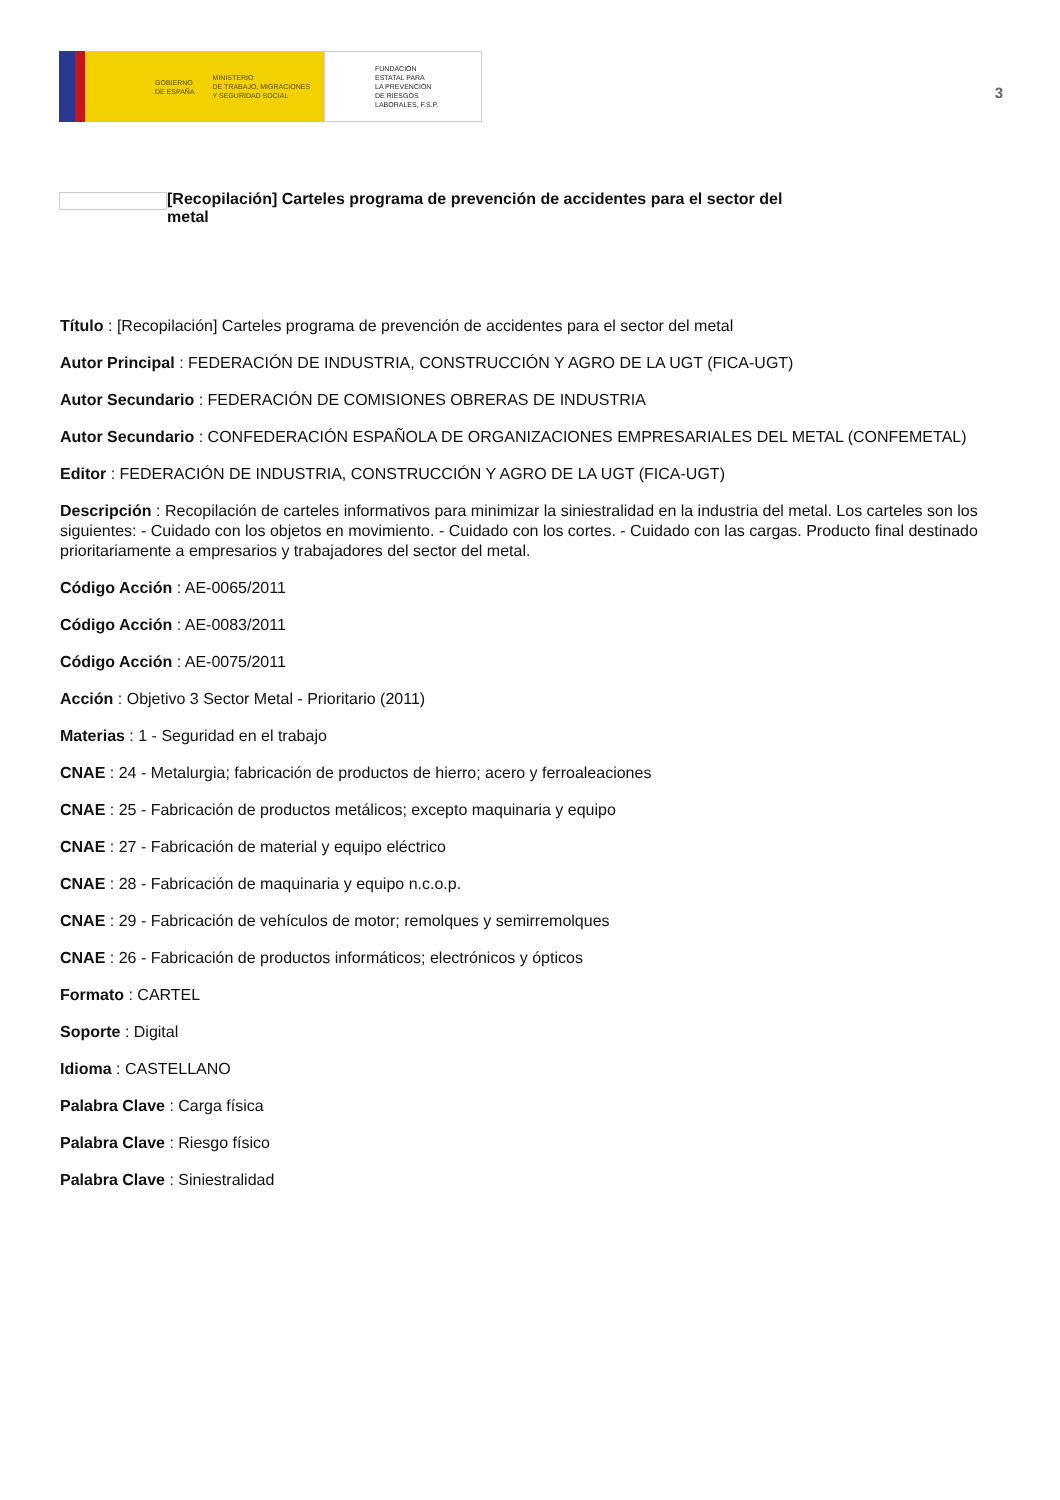GOBIERNO
DE ESPAÑA MINISTERIO
DE TRABAJO, MIGRACIONES
Y SEGURIDAD SOCIAL
FUNDACIÓN
ESTATAL PARA
LA PREVENCIÓN
DE RIESGOS
LABORALES, F.S.P.
3
[Recopilación] Carteles programa de prevención de accidentes para el sector del metal
Título : [Recopilación] Carteles programa de prevención de accidentes para el sector del metal
Autor Principal : FEDERACIÓN DE INDUSTRIA, CONSTRUCCIÓN Y AGRO DE LA UGT (FICA-UGT)
Autor Secundario : FEDERACIÓN DE COMISIONES OBRERAS DE INDUSTRIA
Autor Secundario : CONFEDERACIÓN ESPAÑOLA DE ORGANIZACIONES EMPRESARIALES DEL METAL (CONFEMETAL)
Editor : FEDERACIÓN DE INDUSTRIA, CONSTRUCCIÓN Y AGRO DE LA UGT (FICA-UGT)
Descripción : Recopilación de carteles informativos para minimizar la siniestralidad en la industria del metal. Los carteles son los siguientes: - Cuidado con los objetos en movimiento. - Cuidado con los cortes. - Cuidado con las cargas. Producto final destinado prioritariamente a empresarios y trabajadores del sector del metal.
Código Acción : AE-0065/2011
Código Acción : AE-0083/2011
Código Acción : AE-0075/2011
Acción : Objetivo 3 Sector Metal - Prioritario (2011)
Materias : 1 - Seguridad en el trabajo
CNAE : 24 - Metalurgia; fabricación de productos de hierro; acero y ferroaleaciones
CNAE : 25 - Fabricación de productos metálicos; excepto maquinaria y equipo
CNAE : 27 - Fabricación de material y equipo eléctrico
CNAE : 28 - Fabricación de maquinaria y equipo n.c.o.p.
CNAE : 29 - Fabricación de vehículos de motor; remolques y semirremolques
CNAE : 26 - Fabricación de productos informáticos; electrónicos y ópticos
Formato : CARTEL
Soporte : Digital
Idioma : CASTELLANO
Palabra Clave : Carga física
Palabra Clave : Riesgo físico
Palabra Clave : Siniestralidad